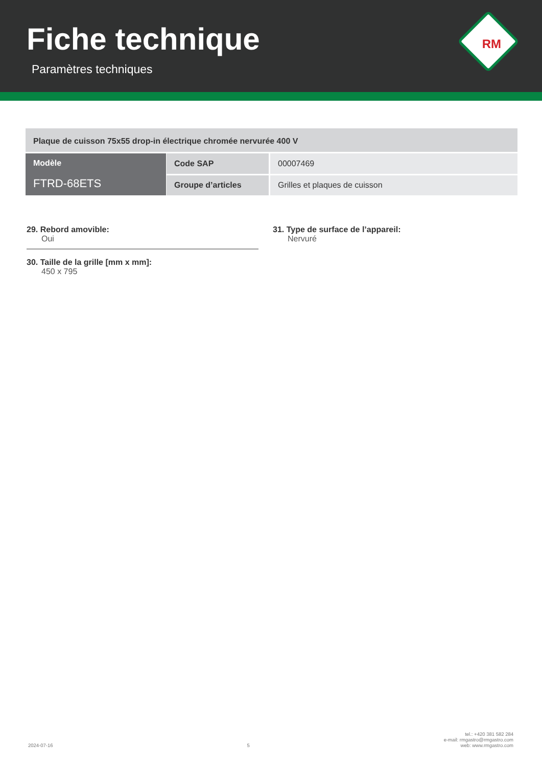Fiche technique
Paramètres techniques
RM
| Plaque de cuisson 75x55 drop-in électrique chromée nervurée 400 V | | |
| Modèle FTRD-68ETS | Code SAP | 00007469 |
| | Groupe d’articles | Grilles et plaques de cuisson |
29. Rebord amovible:
Oui
30. Taille de la grille [mm x mm]:
450 x 795
31. Type de surface de l’appareil:
Nervuré
2024-07-16 5 tel.: +420 381 582 284
e-mail: rmgastro@rmgastro.com
web: www.rmgastro.com